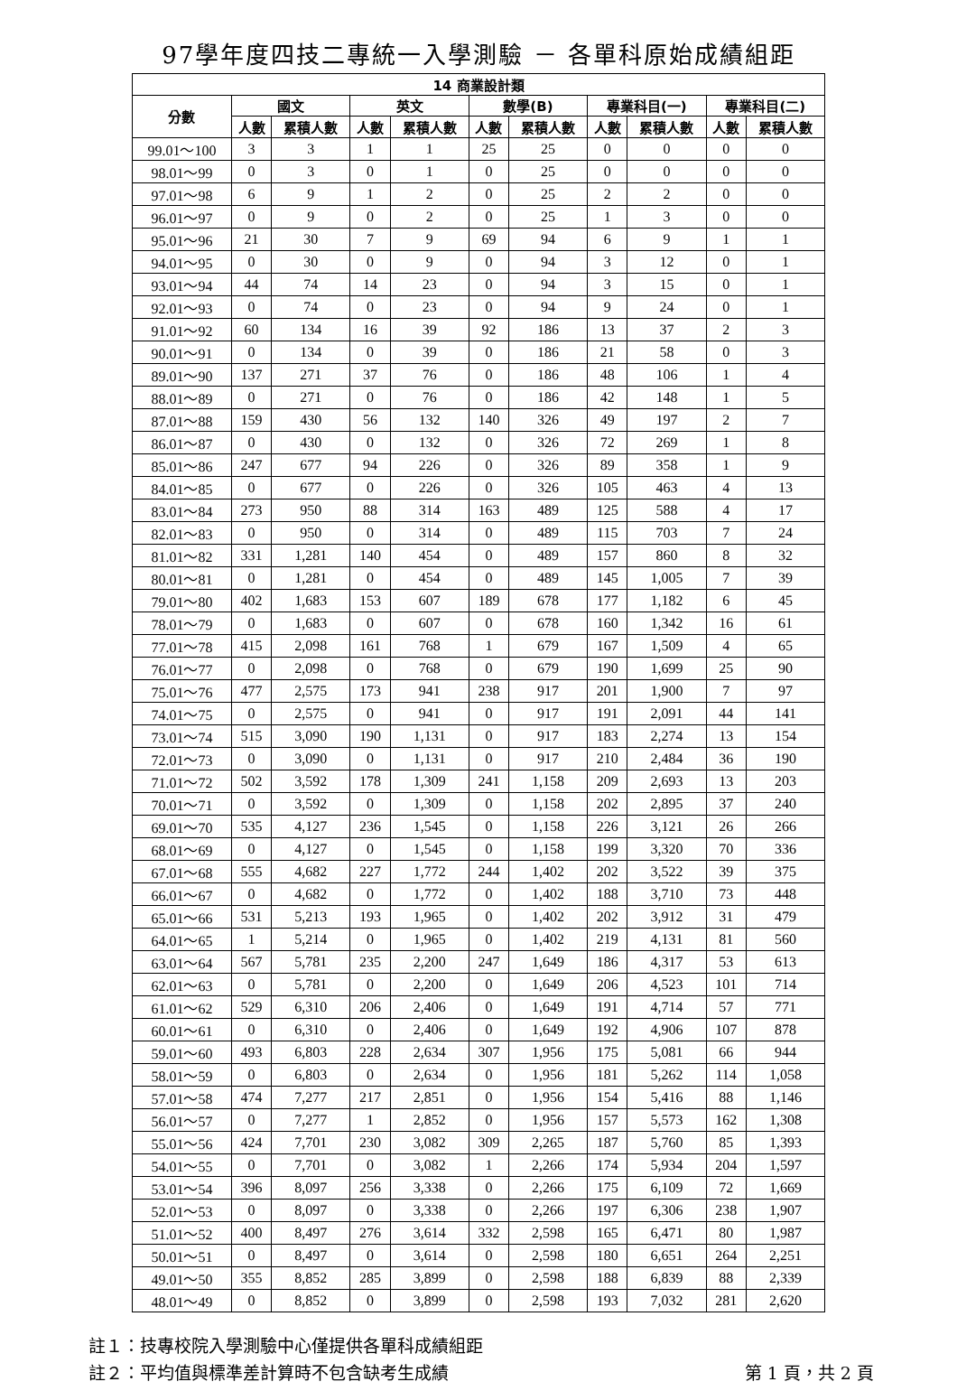97學年度四技二專統一入學測驗 － 各單科原始成績組距
| 14 商業設計類 | | | | | | | | | | |
| --- | --- | --- | --- | --- | --- | --- | --- | --- | --- | --- |
| 分數 | 國文 | | 英文 | | 數學(B) | | 專業科目(一) | | 專業科目(二) | |
| | 人數 | 累積人數 | 人數 | 累積人數 | 人數 | 累積人數 | 人數 | 累積人數 | 人數 | 累積人數 |
| 99.01～100 | 3 | 3 | 1 | 1 | 25 | 25 | 0 | 0 | 0 | 0 |
| 98.01～99 | 0 | 3 | 0 | 1 | 0 | 25 | 0 | 0 | 0 | 0 |
| 97.01～98 | 6 | 9 | 1 | 2 | 0 | 25 | 2 | 2 | 0 | 0 |
| 96.01～97 | 0 | 9 | 0 | 2 | 0 | 25 | 1 | 3 | 0 | 0 |
| 95.01～96 | 21 | 30 | 7 | 9 | 69 | 94 | 6 | 9 | 1 | 1 |
| 94.01～95 | 0 | 30 | 0 | 9 | 0 | 94 | 3 | 12 | 0 | 1 |
| 93.01～94 | 44 | 74 | 14 | 23 | 0 | 94 | 3 | 15 | 0 | 1 |
| 92.01～93 | 0 | 74 | 0 | 23 | 0 | 94 | 9 | 24 | 0 | 1 |
| 91.01～92 | 60 | 134 | 16 | 39 | 92 | 186 | 13 | 37 | 2 | 3 |
| 90.01～91 | 0 | 134 | 0 | 39 | 0 | 186 | 21 | 58 | 0 | 3 |
| 89.01～90 | 137 | 271 | 37 | 76 | 0 | 186 | 48 | 106 | 1 | 4 |
| 88.01～89 | 0 | 271 | 0 | 76 | 0 | 186 | 42 | 148 | 1 | 5 |
| 87.01～88 | 159 | 430 | 56 | 132 | 140 | 326 | 49 | 197 | 2 | 7 |
| 86.01～87 | 0 | 430 | 0 | 132 | 0 | 326 | 72 | 269 | 1 | 8 |
| 85.01～86 | 247 | 677 | 94 | 226 | 0 | 326 | 89 | 358 | 1 | 9 |
| 84.01～85 | 0 | 677 | 0 | 226 | 0 | 326 | 105 | 463 | 4 | 13 |
| 83.01～84 | 273 | 950 | 88 | 314 | 163 | 489 | 125 | 588 | 4 | 17 |
| 82.01～83 | 0 | 950 | 0 | 314 | 0 | 489 | 115 | 703 | 7 | 24 |
| 81.01～82 | 331 | 1,281 | 140 | 454 | 0 | 489 | 157 | 860 | 8 | 32 |
| 80.01～81 | 0 | 1,281 | 0 | 454 | 0 | 489 | 145 | 1,005 | 7 | 39 |
| 79.01～80 | 402 | 1,683 | 153 | 607 | 189 | 678 | 177 | 1,182 | 6 | 45 |
| 78.01～79 | 0 | 1,683 | 0 | 607 | 0 | 678 | 160 | 1,342 | 16 | 61 |
| 77.01～78 | 415 | 2,098 | 161 | 768 | 1 | 679 | 167 | 1,509 | 4 | 65 |
| 76.01～77 | 0 | 2,098 | 0 | 768 | 0 | 679 | 190 | 1,699 | 25 | 90 |
| 75.01～76 | 477 | 2,575 | 173 | 941 | 238 | 917 | 201 | 1,900 | 7 | 97 |
| 74.01～75 | 0 | 2,575 | 0 | 941 | 0 | 917 | 191 | 2,091 | 44 | 141 |
| 73.01～74 | 515 | 3,090 | 190 | 1,131 | 0 | 917 | 183 | 2,274 | 13 | 154 |
| 72.01～73 | 0 | 3,090 | 0 | 1,131 | 0 | 917 | 210 | 2,484 | 36 | 190 |
| 71.01～72 | 502 | 3,592 | 178 | 1,309 | 241 | 1,158 | 209 | 2,693 | 13 | 203 |
| 70.01～71 | 0 | 3,592 | 0 | 1,309 | 0 | 1,158 | 202 | 2,895 | 37 | 240 |
| 69.01～70 | 535 | 4,127 | 236 | 1,545 | 0 | 1,158 | 226 | 3,121 | 26 | 266 |
| 68.01～69 | 0 | 4,127 | 0 | 1,545 | 0 | 1,158 | 199 | 3,320 | 70 | 336 |
| 67.01～68 | 555 | 4,682 | 227 | 1,772 | 244 | 1,402 | 202 | 3,522 | 39 | 375 |
| 66.01～67 | 0 | 4,682 | 0 | 1,772 | 0 | 1,402 | 188 | 3,710 | 73 | 448 |
| 65.01～66 | 531 | 5,213 | 193 | 1,965 | 0 | 1,402 | 202 | 3,912 | 31 | 479 |
| 64.01～65 | 1 | 5,214 | 0 | 1,965 | 0 | 1,402 | 219 | 4,131 | 81 | 560 |
| 63.01～64 | 567 | 5,781 | 235 | 2,200 | 247 | 1,649 | 186 | 4,317 | 53 | 613 |
| 62.01～63 | 0 | 5,781 | 0 | 2,200 | 0 | 1,649 | 206 | 4,523 | 101 | 714 |
| 61.01～62 | 529 | 6,310 | 206 | 2,406 | 0 | 1,649 | 191 | 4,714 | 57 | 771 |
| 60.01～61 | 0 | 6,310 | 0 | 2,406 | 0 | 1,649 | 192 | 4,906 | 107 | 878 |
| 59.01～60 | 493 | 6,803 | 228 | 2,634 | 307 | 1,956 | 175 | 5,081 | 66 | 944 |
| 58.01～59 | 0 | 6,803 | 0 | 2,634 | 0 | 1,956 | 181 | 5,262 | 114 | 1,058 |
| 57.01～58 | 474 | 7,277 | 217 | 2,851 | 0 | 1,956 | 154 | 5,416 | 88 | 1,146 |
| 56.01～57 | 0 | 7,277 | 1 | 2,852 | 0 | 1,956 | 157 | 5,573 | 162 | 1,308 |
| 55.01～56 | 424 | 7,701 | 230 | 3,082 | 309 | 2,265 | 187 | 5,760 | 85 | 1,393 |
| 54.01～55 | 0 | 7,701 | 0 | 3,082 | 1 | 2,266 | 174 | 5,934 | 204 | 1,597 |
| 53.01～54 | 396 | 8,097 | 256 | 3,338 | 0 | 2,266 | 175 | 6,109 | 72 | 1,669 |
| 52.01～53 | 0 | 8,097 | 0 | 3,338 | 0 | 2,266 | 197 | 6,306 | 238 | 1,907 |
| 51.01～52 | 400 | 8,497 | 276 | 3,614 | 332 | 2,598 | 165 | 6,471 | 80 | 1,987 |
| 50.01～51 | 0 | 8,497 | 0 | 3,614 | 0 | 2,598 | 180 | 6,651 | 264 | 2,251 |
| 49.01～50 | 355 | 8,852 | 285 | 3,899 | 0 | 2,598 | 188 | 6,839 | 88 | 2,339 |
| 48.01～49 | 0 | 8,852 | 0 | 3,899 | 0 | 2,598 | 193 | 7,032 | 281 | 2,620 |
註１：技專校院入學測驗中心僅提供各單科成績組距
註２：平均值與標準差計算時不包含缺考生成績 第 1 頁，共 2 頁